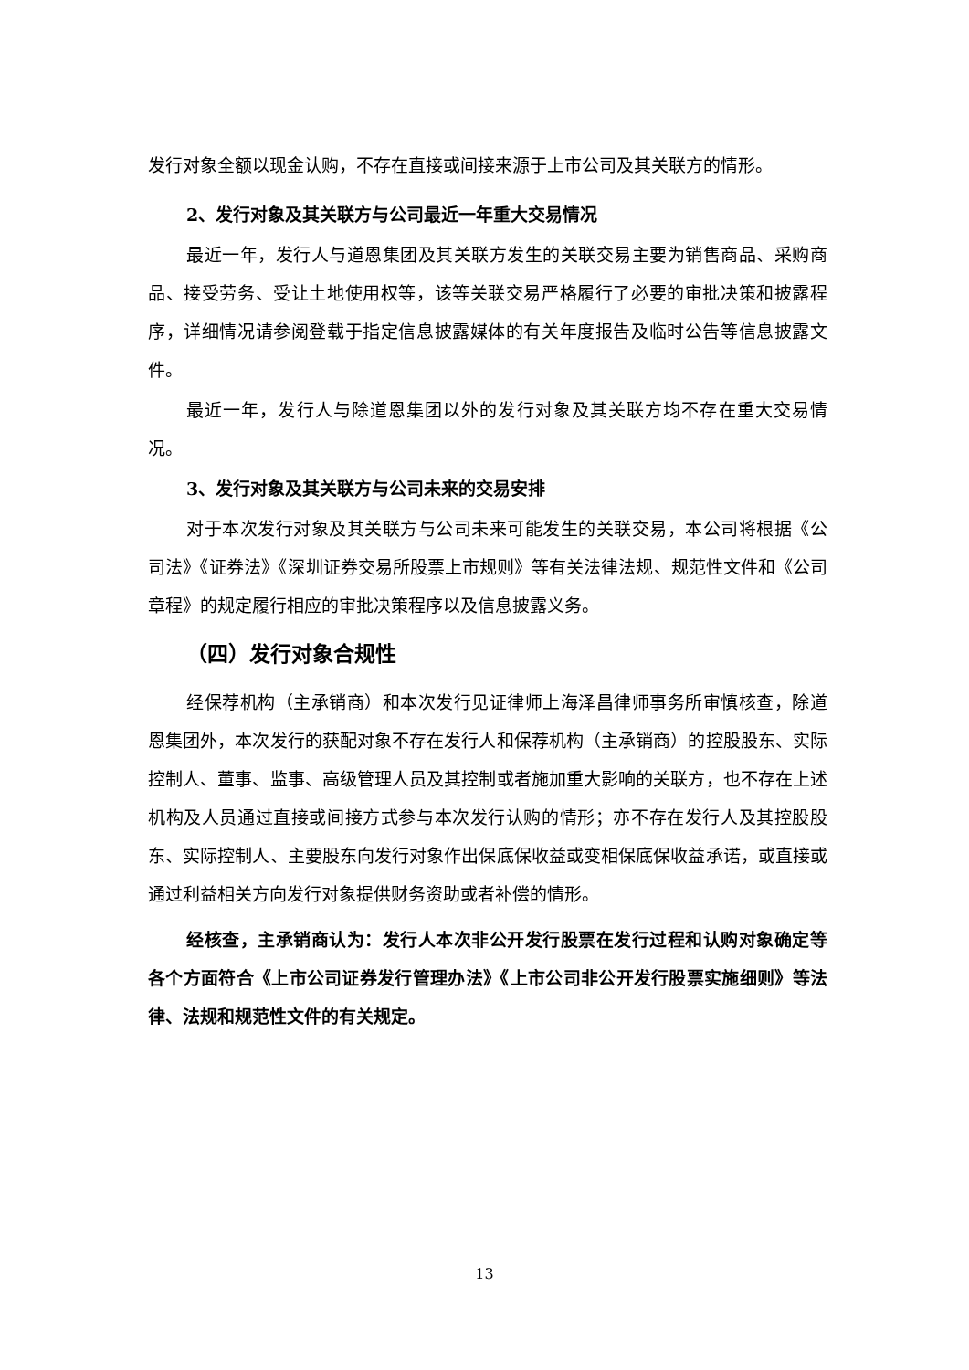发行对象全额以现金认购，不存在直接或间接来源于上市公司及其关联方的情形。
2、发行对象及其关联方与公司最近一年重大交易情况
最近一年，发行人与道恩集团及其关联方发生的关联交易主要为销售商品、采购商品、接受劳务、受让土地使用权等，该等关联交易严格履行了必要的审批决策和披露程序，详细情况请参阅登载于指定信息披露媒体的有关年度报告及临时公告等信息披露文件。
最近一年，发行人与除道恩集团以外的发行对象及其关联方均不存在重大交易情况。
3、发行对象及其关联方与公司未来的交易安排
对于本次发行对象及其关联方与公司未来可能发生的关联交易，本公司将根据《公司法》《证券法》《深圳证券交易所股票上市规则》等有关法律法规、规范性文件和《公司章程》的规定履行相应的审批决策程序以及信息披露义务。
（四）发行对象合规性
经保荐机构（主承销商）和本次发行见证律师上海泽昌律师事务所审慎核查，除道恩集团外，本次发行的获配对象不存在发行人和保荐机构（主承销商）的控股股东、实际控制人、董事、监事、高级管理人员及其控制或者施加重大影响的关联方，也不存在上述机构及人员通过直接或间接方式参与本次发行认购的情形；亦不存在发行人及其控股股东、实际控制人、主要股东向发行对象作出保底保收益或变相保底保收益承诺，或直接或通过利益相关方向发行对象提供财务资助或者补偿的情形。
经核查，主承销商认为：发行人本次非公开发行股票在发行过程和认购对象确定等各个方面符合《上市公司证券发行管理办法》《上市公司非公开发行股票实施细则》等法律、法规和规范性文件的有关规定。
13